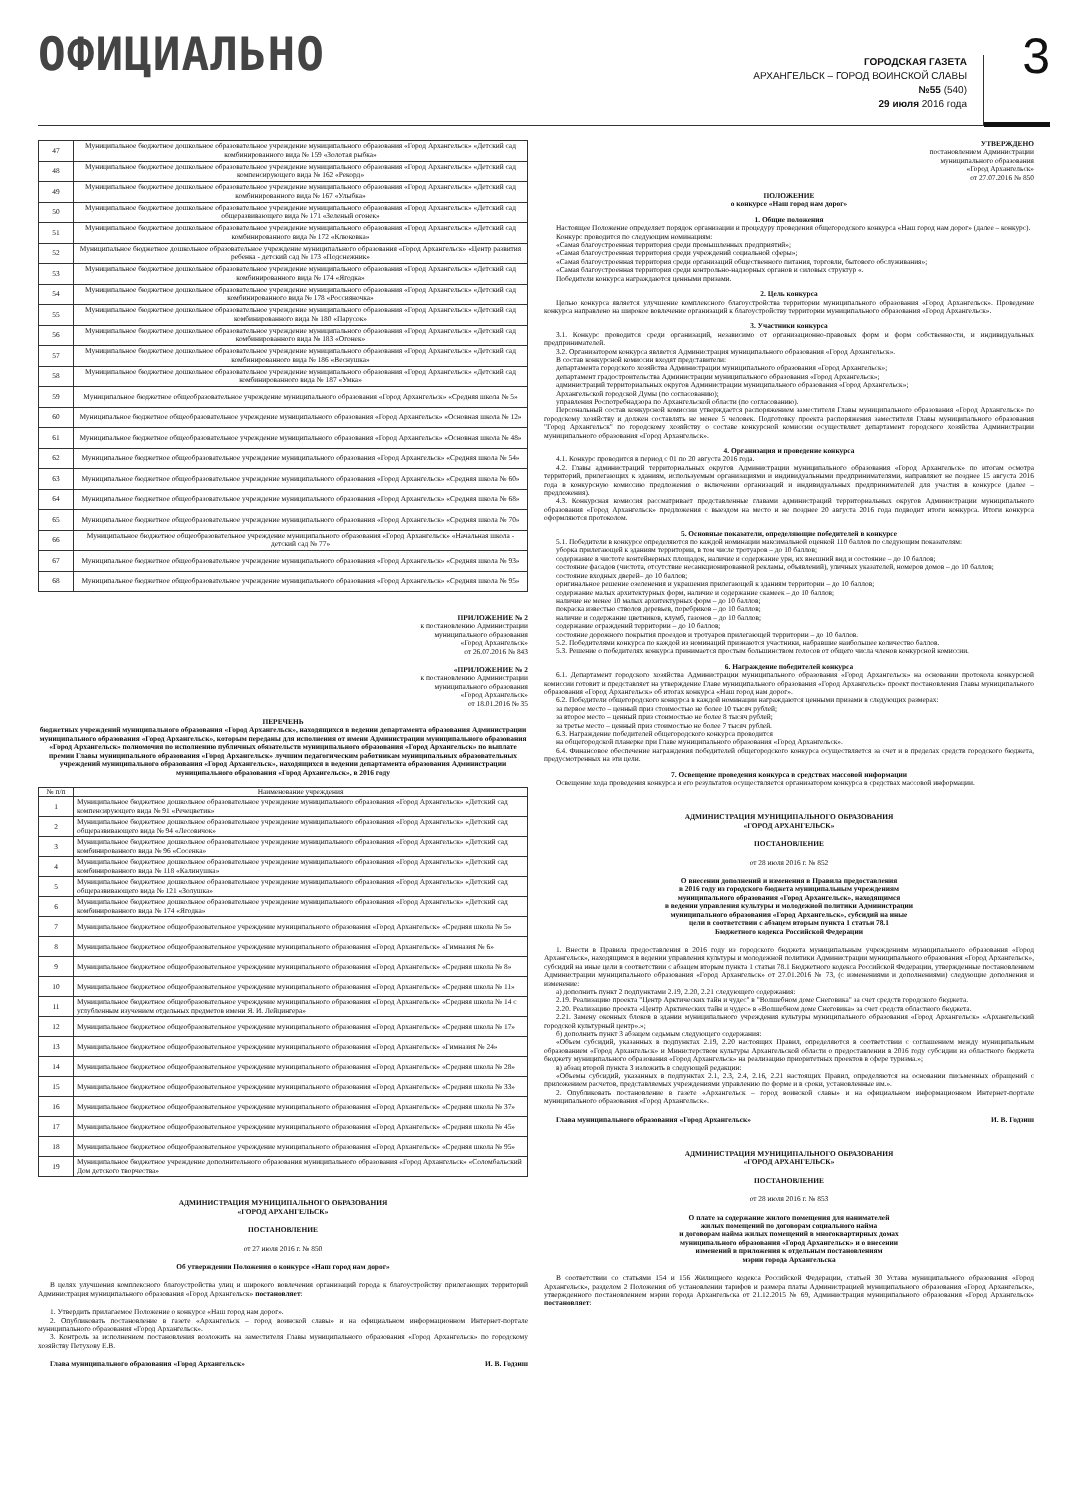ОФИЦИАЛЬНО
ГОРОДСКАЯ ГАЗЕТА
АРХАНГЕЛЬСК – ГОРОД ВОИНСКОЙ СЛАВЫ
№55 (540)
29 июля 2016 года
3
| 47 | Муниципальное бюджетное дошкольное образовательное учреждение муниципального образования «Город Архангельск» «Детский сад комбинированного вида № 159 «Золотая рыбка» |
| 48 | Муниципальное бюджетное дошкольное образовательное учреждение муниципального образования «Город Архангельск» «Детский сад компенсирующего вида № 162 «Рекорд» |
| 49 | Муниципальное бюджетное дошкольное образовательное учреждение муниципального образования «Город Архангельск» «Детский сад комбинированного вида № 167 «Улыбка» |
| 50 | Муниципальное бюджетное дошкольное образовательное учреждение муниципального образования «Город Архангельск» «Детский сад общеразвивающего вида № 171 «Зеленый огонек» |
| 51 | Муниципальное бюджетное дошкольное образовательное учреждение муниципального образования «Город Архангельск» «Детский сад комбинированного вида № 172 «Клюковка» |
| 52 | Муниципальное бюджетное дошкольное образовательное учреждение муниципального образования «Город Архангельск» «Центр развития ребенка - детский сад № 173 «Подснежник» |
| 53 | Муниципальное бюджетное дошкольное образовательное учреждение муниципального образования «Город Архангельск» «Детский сад комбинированного вида № 174 «Ягодка» |
| 54 | Муниципальное бюджетное дошкольное образовательное учреждение муниципального образования «Город Архангельск» «Детский сад комбинированного вида № 178 «Россияночка» |
| 55 | Муниципальное бюджетное дошкольное образовательное учреждение муниципального образования «Город Архангельск» «Детский сад комбинированного вида № 180 «Парусок» |
| 56 | Муниципальное бюджетное дошкольное образовательное учреждение муниципального образования «Город Архангельск» «Детский сад комбинированного вида № 183 «Огонек» |
| 57 | Муниципальное бюджетное дошкольное образовательное учреждение муниципального образования «Город Архангельск» «Детский сад комбинированного вида № 186 «Веснушка» |
| 58 | Муниципальное бюджетное дошкольное образовательное учреждение муниципального образования «Город Архангельск» «Детский сад комбинированного вида № 187 «Умка» |
| 59 | Муниципальное бюджетное общеобразовательное учреждение муниципального образования «Город Архангельск» «Средняя школа № 5» |
| 60 | Муниципальное бюджетное общеобразовательное учреждение муниципального образования «Город Архангельск» «Основная школа № 12» |
| 61 | Муниципальное бюджетное общеобразовательное учреждение муниципального образования «Город Архангельск» «Основная школа № 48» |
| 62 | Муниципальное бюджетное общеобразовательное учреждение муниципального образования «Город Архангельск» «Средняя школа № 54» |
| 63 | Муниципальное бюджетное общеобразовательное учреждение муниципального образования «Город Архангельск» «Средняя школа № 60» |
| 64 | Муниципальное бюджетное общеобразовательное учреждение муниципального образования «Город Архангельск» «Средняя школа № 68» |
| 65 | Муниципальное бюджетное общеобразовательное учреждение муниципального образования «Город Архангельск» «Средняя школа № 70» |
| 66 | Муниципальное бюджетное общеобразовательное учреждение муниципального образования «Город Архангельск» «Начальная школа - детский сад № 77» |
| 67 | Муниципальное бюджетное общеобразовательное учреждение муниципального образования «Город Архангельск» «Средняя школа № 93» |
| 68 | Муниципальное бюджетное общеобразовательное учреждение муниципального образования «Город Архангельск» «Средняя школа № 95» |
ПРИЛОЖЕНИЕ № 2
к постановлению Администрации
муниципального образования
«Город Архангельск»
от 26.07.2016 № 843
«ПРИЛОЖЕНИЕ № 2
к постановлению Администрации
муниципального образования
«Город Архангельск»
от 18.01.2016 № 35
ПЕРЕЧЕНЬ
бюджетных учреждений муниципального образования «Город Архангельск», находящихся в ведении департамента образования Администрации муниципального образования «Город Архангельск», которым переданы для исполнения от имени Администрации муниципального образования «Город Архангельск» полномочия по исполнению публичных обязательств муниципального образования «Город Архангельск» по выплате премии Главы муниципального образования «Город Архангельск» лучшим педагогическим работникам муниципальных образовательных учреждений муниципального образования «Город Архангельск», находящихся в ведении департамента образования Администрации муниципального образования «Город Архангельск», в 2016 году
| № п/п | Наименование учреждения |
| --- | --- |
| 1 | Муниципальное бюджетное дошкольное образовательное учреждение муниципального образования «Город Архангельск» «Детский сад компенсирующего вида № 91 «Речецветик» |
| 2 | Муниципальное бюджетное дошкольное образовательное учреждение муниципального образования «Город Архангельск» «Детский сад общеразвивающего вида № 94 «Лесовичок» |
| 3 | Муниципальное бюджетное дошкольное образовательное учреждение муниципального образования «Город Архангельск» «Детский сад комбинированного вида № 96 «Сосенка» |
| 4 | Муниципальное бюджетное дошкольное образовательное учреждение муниципального образования «Город Архангельск» «Детский сад комбинированного вида № 118 «Калинушка» |
| 5 | Муниципальное бюджетное дошкольное образовательное учреждение муниципального образования «Город Архангельск» «Детский сад общеразвивающего вида № 121 «Золушка» |
| 6 | Муниципальное бюджетное дошкольное образовательное учреждение муниципального образования «Город Архангельск» «Детский сад комбинированного вида № 174 «Ягодка» |
| 7 | Муниципальное бюджетное общеобразовательное учреждение муниципального образования «Город Архангельск» «Средняя школа № 5» |
| 8 | Муниципальное бюджетное общеобразовательное учреждение муниципального образования «Город Архангельск» «Гимназия № 6» |
| 9 | Муниципальное бюджетное общеобразовательное учреждение муниципального образования «Город Архангельск» «Средняя школа № 8» |
| 10 | Муниципальное бюджетное общеобразовательное учреждение муниципального образования «Город Архангельск» «Средняя школа № 11» |
| 11 | Муниципальное бюджетное общеобразовательное учреждение муниципального образования «Город Архангельск» «Средняя школа № 14 с углубленным изучением отдельных предметов имени Я. И. Лейцингера» |
| 12 | Муниципальное бюджетное общеобразовательное учреждение муниципального образования «Город Архангельск» «Средняя школа № 17» |
| 13 | Муниципальное бюджетное общеобразовательное учреждение муниципального образования «Город Архангельск» «Гимназия № 24» |
| 14 | Муниципальное бюджетное общеобразовательное учреждение муниципального образования «Город Архангельск» «Средняя школа № 28» |
| 15 | Муниципальное бюджетное общеобразовательное учреждение муниципального образования «Город Архангельск» «Средняя школа № 33» |
| 16 | Муниципальное бюджетное общеобразовательное учреждение муниципального образования «Город Архангельск» «Средняя школа № 37» |
| 17 | Муниципальное бюджетное общеобразовательное учреждение муниципального образования «Город Архангельск» «Средняя школа № 45» |
| 18 | Муниципальное бюджетное общеобразовательное учреждение муниципального образования «Город Архангельск» «Средняя школа № 95» |
| 19 | Муниципальное бюджетное учреждение дополнительного образования муниципального образования «Город Архангельск» «Соломбальский Дом детского творчества» |
АДМИНИСТРАЦИЯ МУНИЦИПАЛЬНОГО ОБРАЗОВАНИЯ
«ГОРОД АРХАНГЕЛЬСК»
ПОСТАНОВЛЕНИЕ
от 27 июля 2016 г. № 850
Об утверждении Положения о конкурсе «Наш город нам дорог»
В целях улучшения комплексного благоустройства улиц и широкого вовлечения организаций города к благоустройству прилегающих территорий Администрация муниципального образования «Город Архангельск» постановляет:
1. Утвердить прилагаемое Положение о конкурсе «Наш город нам дорог».
2. Опубликовать постановление в газете «Архангельск – город воинской славы» и на официальном информационном Интернет-портале муниципального образования «Город Архангельск».
3. Контроль за исполнением постановления возложить на заместителя Главы муниципального образования «Город Архангельск» по городскому хозяйству Петухову Е.В.
Глава муниципального образования «Город Архангельск» И. В. Годзиш
УТВЕРЖДЕНО
постановлением Администрации
муниципального образования
«Город Архангельск»
от 27.07.2016 № 850
ПОЛОЖЕНИЕ
о конкурсе «Наш город нам дорог»
1. Общие положения
Настоящее Положение определяет порядок организации и процедуру проведения общегородского конкурса «Наш город нам дорог» (далее – конкурс).
Конкурс проводится по следующим номинациям:
«Самая благоустроенная территория среди промышленных предприятий»;
«Самая благоустроенная территория среди учреждений социальной сферы»;
«Самая благоустроенная территория среди организаций общественного питания, торговли, бытового обслуживания»;
«Самая благоустроенная территория среди контрольно-надзорных органов и силовых структур «.
Победители конкурса награждаются ценными призами.
2. Цель конкурса
Целью конкурса является улучшение комплексного благоустройства территории муниципального образования «Город Архангельск». Проведение конкурса направлено на широкое вовлечение организаций к благоустройству территории муниципального образования «Город Архангельск».
3. Участники конкурса
3.1. Конкурс проводится среди организаций, независимо от организационно-правовых форм и форм собственности, и индивидуальных предпринимателей.
3.2. Организатором конкурса является Администрация муниципального образования «Город Архангельск».
В состав конкурсной комиссии входят представители:
департамента городского хозяйства Администрации муниципального образования «Город Архангельск»;
департамент градостроительства Администрации муниципального образования «Город Архангельск»;
администраций территориальных округов Администрации муниципального образования «Город Архангельск»;
Архангельской городской Думы (по согласованию);
управления Роспотребнадзора по Архангельской области (по согласованию).
Персональный состав конкурсной комиссии утверждается распоряжением заместителя Главы муниципального образования «Город Архангельск» по городскому хозяйству и должен составлять не менее 5 человек. Подготовку проекта распоряжения заместителя Главы муниципального образования "Город Архангельск" по городскому хозяйству о составе конкурсной комиссии осуществляет департамент городского хозяйства Администрации муниципального образования «Город Архангельск».
4. Организация и проведение конкурса
4.1. Конкурс проводится в период с 01 по 20 августа 2016 года.
4.2. Главы администраций территориальных округов Администрации муниципального образования «Город Архангельск» по итогам осмотра территорий, прилегающих к зданиям, используемым организациями и индивидуальными предпринимателями, направляют не позднее 15 августа 2016 года в конкурсную комиссию предложения о включении организаций и индивидуальных предпринимателей для участия в конкурсе (далее – предложения).
4.3. Конкурсная комиссия рассматривает представленные главами администраций территориальных округов Администрации муниципального образования «Город Архангельск» предложения с выездом на место и не позднее 20 августа 2016 года подводит итоги конкурса. Итоги конкурса оформляются протоколом.
5. Основные показатели, определяющие победителей в конкурсе
5.1. Победители в конкурсе определяются по каждой номинации максимальной оценкой 110 баллов по следующим показателям:
уборка прилегающей к зданиям территории, в том числе тротуаров – до 10 баллов;
содержание в чистоте контейнерных площадок, наличие и содержание урн, их внешний вид и состояние – до 10 баллов;
состояние фасадов (чистота, отсутствие несанкционированной рекламы, объявлений), уличных указателей, номеров домов – до 10 баллов;
состояние входных дверей– до 10 баллов;
оригинальное решение озеленения и украшения прилегающей к зданиям территории – до 10 баллов;
содержание малых архитектурных форм, наличие и содержание скамеек – до 10 баллов;
наличие не менее 10 малых архитектурных форм – до 10 баллов;
покраска известью стволов деревьев, поребриков – до 10 баллов;
наличие и содержание цветников, клумб, газонов – до 10 баллов;
содержание ограждений территории – до 10 баллов;
состояние дорожного покрытия проездов и тротуаров прилегающей территории – до 10 баллов.
5.2. Победителями конкурса по каждой из номинаций признаются участники, набравшие наибольшее количество баллов.
5.3. Решение о победителях конкурса принимается простым большинством голосов от общего числа членов конкурсной комиссии.
6. Награждение победителей конкурса
6.1. Департамент городского хозяйства Администрации муниципального образования «Город Архангельск» на основании протокола конкурсной комиссии готовит и представляет на утверждение Главе муниципального образования «Город Архангельск» проект постановления Главы муниципального образования «Город Архангельск» об итогах конкурса «Наш город нам дорог».
6.2. Победители общегородского конкурса в каждой номинации награждаются ценными призами в следующих размерах:
за первое место – ценный приз стоимостью не более 10 тысяч рублей;
за второе место – ценный приз стоимостью не более 8 тысяч рублей;
за третье место – ценный приз стоимостью не более 7 тысяч рублей.
6.3. Награждение победителей общегородского конкурса проводится
на общегородской планерке при Главе муниципального образования «Город Архангельск».
6.4. Финансовое обеспечение награждения победителей общегородского конкурса осуществляется за счет и в пределах средств городского бюджета, предусмотренных на эти цели.
7. Освещение проведения конкурса в средствах массовой информации
Освещение хода проведения конкурса и его результатов осуществляется организатором конкурса в средствах массовой информации.
АДМИНИСТРАЦИЯ МУНИЦИПАЛЬНОГО ОБРАЗОВАНИЯ
«ГОРОД АРХАНГЕЛЬСК»
ПОСТАНОВЛЕНИЕ
от 28 июля 2016 г. № 852
О внесении дополнений и изменения в Правила предоставления
в 2016 году из городского бюджета муниципальным учреждениям
муниципального образования «Город Архангельск», находящимся
в ведении управления культуры и молодежной политики Администрации
муниципального образования «Город Архангельск», субсидий на иные
цели в соответствии с абзацем вторым пункта 1 статьи 78.1
Бюджетного кодекса Российской Федерации
1. Внести в Правила предоставления в 2016 году из городского бюджета муниципальным учреждениям муниципального образования «Город Архангельск», находящимся в ведении управления культуры и молодежной политики Администрации муниципального образования «Город Архангельск», субсидий на иные цели в соответствии с абзацем вторым пункта 1 статьи 78.1 Бюджетного кодекса Российской Федерации, утвержденные постановлением Администрации муниципального образования «Город Архангельск» от 27.01.2016 № 73, (с изменениями и дополнениями) следующие дополнения и изменение:
а) дополнить пункт 2 подпунктами 2.19, 2.20, 2.21 следующего содержания:
2.19. Реализацию проекта "Центр Арктических тайн и чудес" в "Волшебном доме Снеговика" за счет средств городского бюджета.
2.20. Реализацию проекта «Центр Арктических тайн и чудес» в «Волшебном доме Снеговика» за счет средств областного бюджета.
2.21. Замену оконных блоков в здании муниципального учреждения культуры муниципального образования «Город Архангельск» «Архангельский городской культурный центр».»;
б) дополнить пункт 3 абзацем седьмым следующего содержания:
«Объем субсидий, указанных в подпунктах 2.19, 2.20 настоящих Правил, определяются в соответствии с соглашением между муниципальным образованием «Город Архангельск» и Министерством культуры Архангельской области о предоставлении в 2016 году субсидии из областного бюджета бюджету муниципального образования «Город Архангельск» на реализацию приоритетных проектов в сфере туризма.»;
в) абзац второй пункта 3 изложить в следующей редакции:
«Объемы субсидий, указанных в подпунктах 2.1, 2.3, 2.4, 2.16, 2.21 настоящих Правил, определяются на основании письменных обращений с приложением расчетов, представляемых учреждениями управлению по форме и в сроки, установленные им.».
2. Опубликовать постановление в газете «Архангельск – город воинской славы» и на официальном информационном Интернет-портале муниципального образования «Город Архангельск».
Глава муниципального образования «Город Архангельск» И. В. Годзиш
АДМИНИСТРАЦИЯ МУНИЦИПАЛЬНОГО ОБРАЗОВАНИЯ
«ГОРОД АРХАНГЕЛЬСК»
ПОСТАНОВЛЕНИЕ
от 28 июля 2016 г. № 853
О плате за содержание жилого помещения для нанимателей
жилых помещений по договорам социального найма
и договорам найма жилых помещений в многоквартирных домах
муниципального образования «Город Архангельск» и о внесении
изменений в приложения к отдельным постановлениям
мэрии города Архангельска
В соответствии со статьями 154 и 156 Жилищного кодекса Российской Федерации, статьей 30 Устава муниципального образования «Город Архангельск», разделом 2 Положения об установлении тарифов и размера платы Администрацией муниципального образования «Город Архангельск», утвержденного постановлением мэрии города Архангельска от 21.12.2015 № 69, Администрация муниципального образования «Город Архангельск» постановляет: